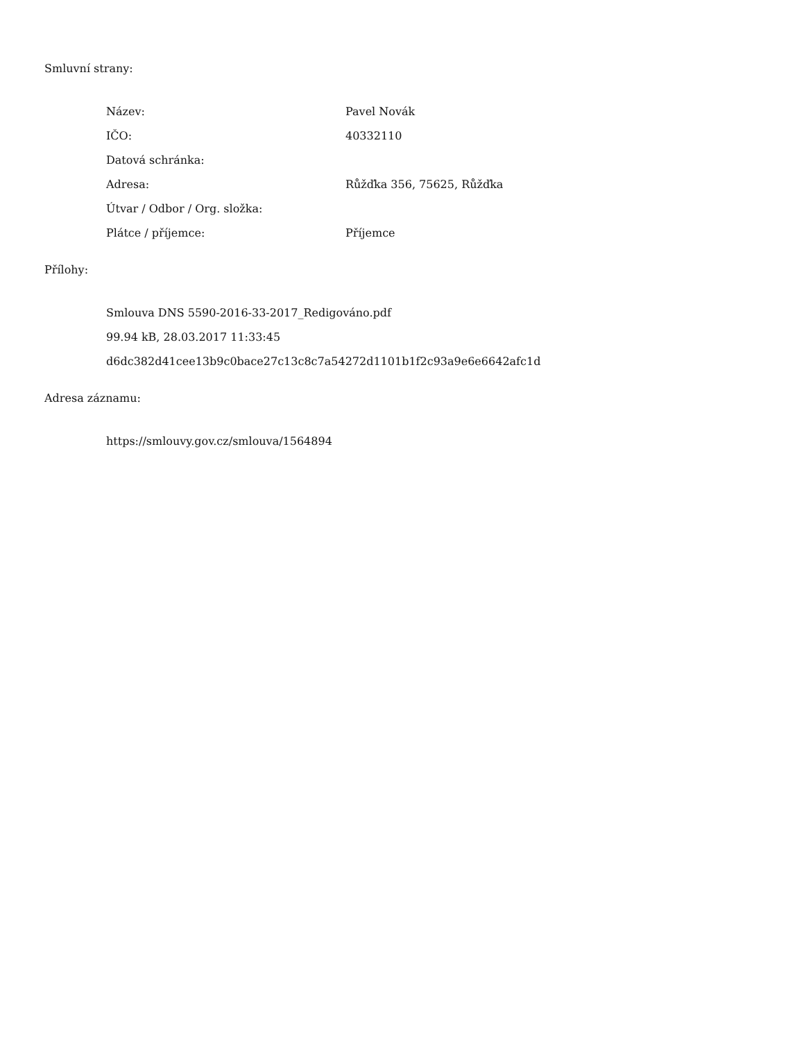Smluvní strany:
| Název: | Pavel Novák |
| IČO: | 40332110 |
| Datová schránka: | |
| Adresa: | Růžďka 356, 75625, Růžďka |
| Útvar / Odbor / Org. složka: | |
| Plátce / příjemce: | Příjemce |
Přílohy:
Smlouva DNS 5590-2016-33-2017_Redigováno.pdf
99.94 kB, 28.03.2017 11:33:45
d6dc382d41cee13b9c0bace27c13c8c7a54272d1101b1f2c93a9e6e6642afc1d
Adresa záznamu:
https://smlouvy.gov.cz/smlouva/1564894